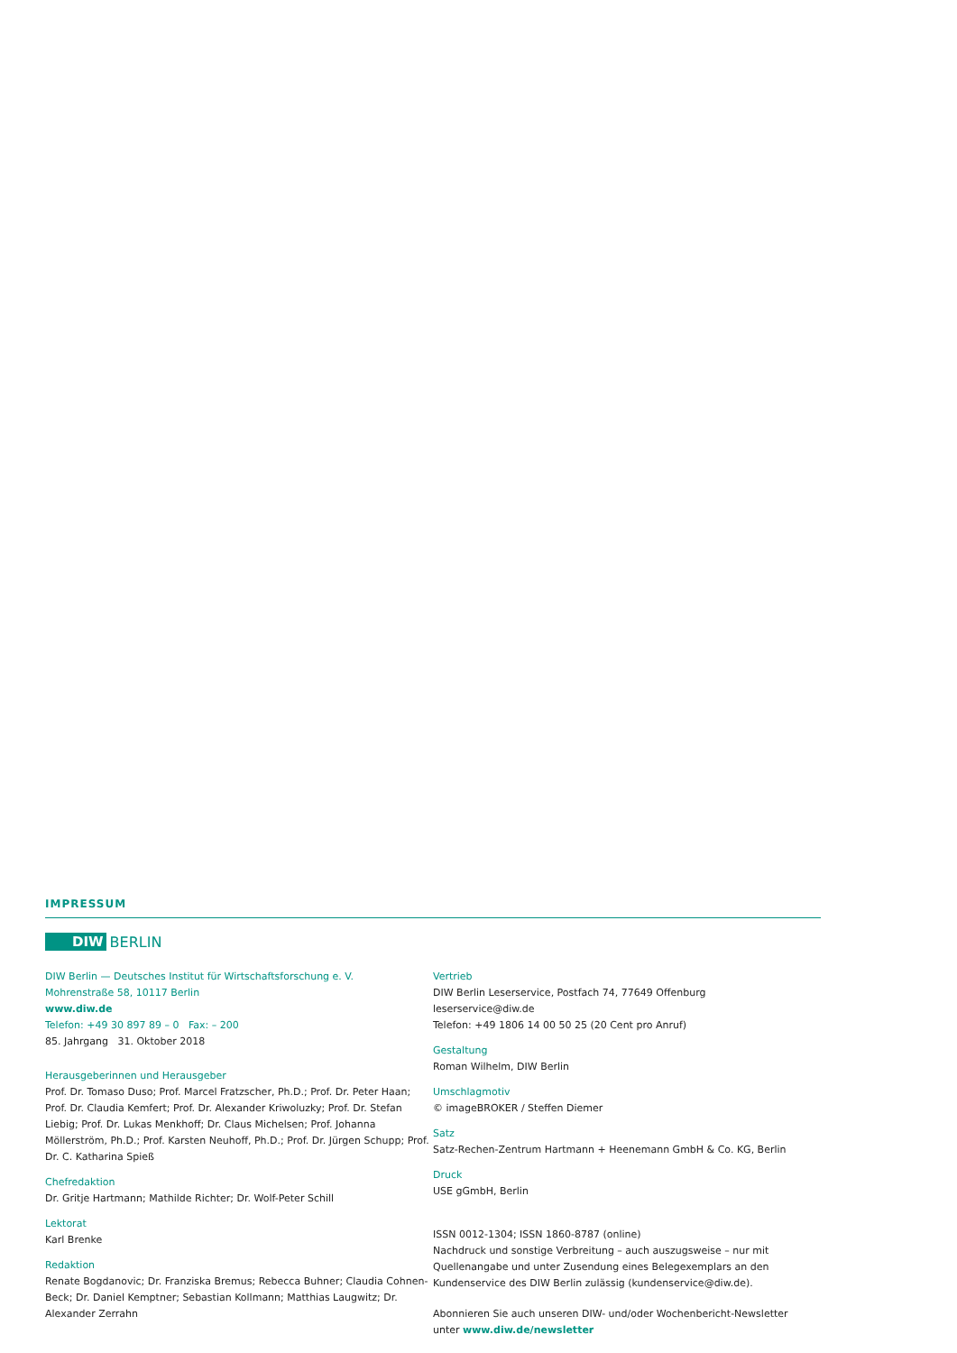IMPRESSUM
DIW BERLIN
DIW Berlin — Deutsches Institut für Wirtschaftsforschung e. V.
Mohrenstraße 58, 10117 Berlin
www.diw.de
Telefon: +49 30 897 89 – 0 Fax: – 200
85. Jahrgang 31. Oktober 2018
Herausgeberinnen und Herausgeber
Prof. Dr. Tomaso Duso; Prof. Marcel Fratzscher, Ph.D.; Prof. Dr. Peter Haan; Prof. Dr. Claudia Kemfert; Prof. Dr. Alexander Kriwoluzky; Prof. Dr. Stefan Liebig; Prof. Dr. Lukas Menkhoff; Dr. Claus Michelsen; Prof. Johanna Möllerström, Ph.D.; Prof. Karsten Neuhoff, Ph.D.; Prof. Dr. Jürgen Schupp; Prof. Dr. C. Katharina Spieß
Chefredaktion
Dr. Gritje Hartmann; Mathilde Richter; Dr. Wolf-Peter Schill
Lektorat
Karl Brenke
Redaktion
Renate Bogdanovic; Dr. Franziska Bremus; Rebecca Buhner; Claudia Cohnen-Beck; Dr. Daniel Kemptner; Sebastian Kollmann; Matthias Laugwitz; Dr. Alexander Zerrahn
Vertrieb
DIW Berlin Leserservice, Postfach 74, 77649 Offenburg
leserservice@diw.de
Telefon: +49 1806 14 00 50 25 (20 Cent pro Anruf)
Gestaltung
Roman Wilhelm, DIW Berlin
Umschlagmotiv
© imageBROKER / Steffen Diemer
Satz
Satz-Rechen-Zentrum Hartmann + Heenemann GmbH & Co. KG, Berlin
Druck
USE gGmbH, Berlin
ISSN 0012-1304; ISSN 1860-8787 (online)
Nachdruck und sonstige Verbreitung – auch auszugsweise – nur mit Quellenangabe und unter Zusendung eines Belegexemplars an den Kundenservice des DIW Berlin zulässig (kundenservice@diw.de).
Abonnieren Sie auch unseren DIW- und/oder Wochenbericht-Newsletter unter www.diw.de/newsletter